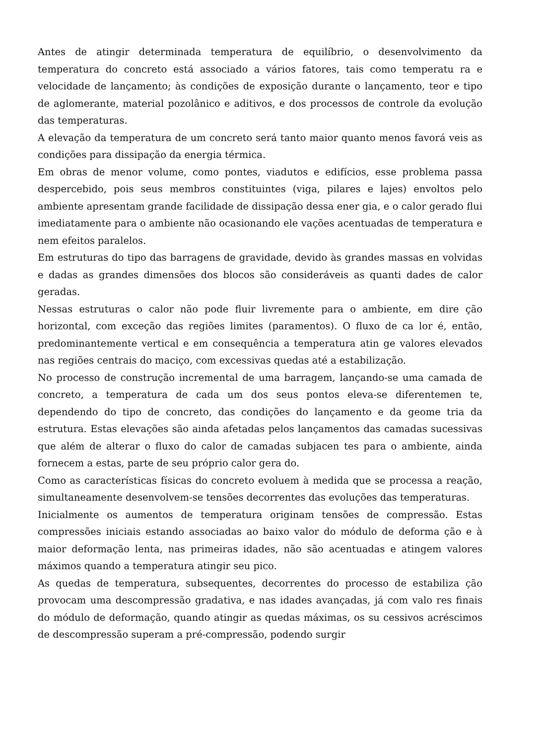Antes de atingir determinada temperatura de equilíbrio, o desenvolvimento da temperatura do concreto está associado a vários fatores, tais como temperatu ra e velocidade de lançamento; às condições de exposição durante o lançamento, teor e tipo de aglomerante, material pozolânico e aditivos, e dos processos de controle da evolução das temperaturas.
A elevação da temperatura de um concreto será tanto maior quanto menos favorá veis as condições para dissipação da energia térmica.
Em obras de menor volume, como pontes, viadutos e edifícios, esse problema passa despercebido, pois seus membros constituintes (viga, pilares e lajes) envoltos pelo ambiente apresentam grande facilidade de dissipação dessa ener gia, e o calor gerado flui imediatamente para o ambiente não ocasionando ele vações acentuadas de temperatura e nem efeitos paralelos.
Em estruturas do tipo das barragens de gravidade, devido às grandes massas en volvidas e dadas as grandes dimensões dos blocos são consideráveis as quanti dades de calor geradas.
Nessas estruturas o calor não pode fluir livremente para o ambiente, em dire ção horizontal, com exceção das regiões limites (paramentos). O fluxo de ca lor é, então, predominantemente vertical e em consequência a temperatura atin ge valores elevados nas regiões centrais do maciço, com excessivas quedas até a estabilização.
No processo de construção incremental de uma barragem, lançando-se uma camada de concreto, a temperatura de cada um dos seus pontos eleva-se diferentemen te, dependendo do tipo de concreto, das condições do lançamento e da geome tria da estrutura. Estas elevações são ainda afetadas pelos lançamentos das camadas sucessivas que além de alterar o fluxo do calor de camadas subjacen tes para o ambiente, ainda fornecem a estas, parte de seu próprio calor gera do.
Como as características físicas do concreto evoluem à medida que se processa a reação, simultaneamente desenvolvem-se tensões decorrentes das evoluções das temperaturas.
Inicialmente os aumentos de temperatura originam tensões de compressão. Estas compressões iniciais estando associadas ao baixo valor do módulo de deforma ção e à maior deformação lenta, nas primeiras idades, não são acentuadas e atingem valores máximos quando a temperatura atingir seu pico.
As quedas de temperatura, subsequentes, decorrentes do processo de estabiliza ção provocam uma descompressão gradativa, e nas idades avançadas, já com valo res finais do módulo de deformação, quando atingir as quedas máximas, os su cessivos acréscimos de descompressão superam a pré-compressão, podendo surgir